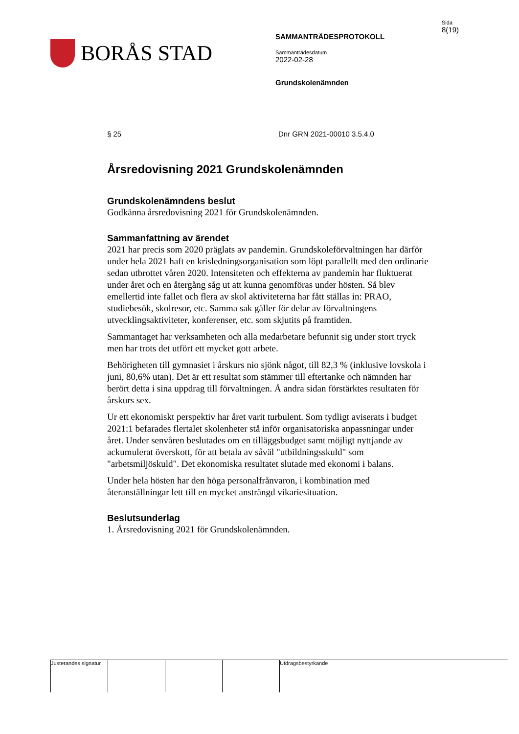BORÅS STAD
SAMMANTRÄDESPROTOKOLL
Sammanträdesdatum
2022-02-28
Grundskolenämnden
Sida
8(19)
§ 25 Dnr GRN 2021-00010 3.5.4.0
Årsredovisning 2021 Grundskolenämnden
Grundskolenämndens beslut
Godkänna årsredovisning 2021 för Grundskolenämnden.
Sammanfattning av ärendet
2021 har precis som 2020 präglats av pandemin. Grundskoleförvaltningen har därför under hela 2021 haft en krisledningsorganisation som löpt parallellt med den ordinarie sedan utbrottet våren 2020. Intensiteten och effekterna av pandemin har fluktuerat under året och en återgång såg ut att kunna genomföras under hösten. Så blev emellertid inte fallet och flera av skol aktiviteterna har fått ställas in: PRAO, studiebesök, skolresor, etc. Samma sak gäller för delar av förvaltningens utvecklingsaktiviteter, konferenser, etc. som skjutits på framtiden.
Sammantaget har verksamheten och alla medarbetare befunnit sig under stort tryck men har trots det utfört ett mycket gott arbete.
Behörigheten till gymnasiet i årskurs nio sjönk något, till 82,3 % (inklusive lovskola i juni, 80,6% utan). Det är ett resultat som stämmer till eftertanke och nämnden har berört detta i sina uppdrag till förvaltningen. Å andra sidan förstärktes resultaten för årskurs sex.
Ur ett ekonomiskt perspektiv har året varit turbulent. Som tydligt aviserats i budget 2021:1 befarades flertalet skolenheter stå inför organisatoriska anpassningar under året. Under senvåren beslutades om en tilläggsbudget samt möjligt nyttjande av ackumulerat överskott, för att betala av såväl "utbildningsskuld" som "arbetsmiljöskuld". Det ekonomiska resultatet slutade med ekonomi i balans.
Under hela hösten har den höga personalfrånvaron, i kombination med återanställningar lett till en mycket ansträngd vikariesituation.
Beslutsunderlag
1. Årsredovisning 2021 för Grundskolenämnden.
Justerandes signatur
Utdragsbestyrkande